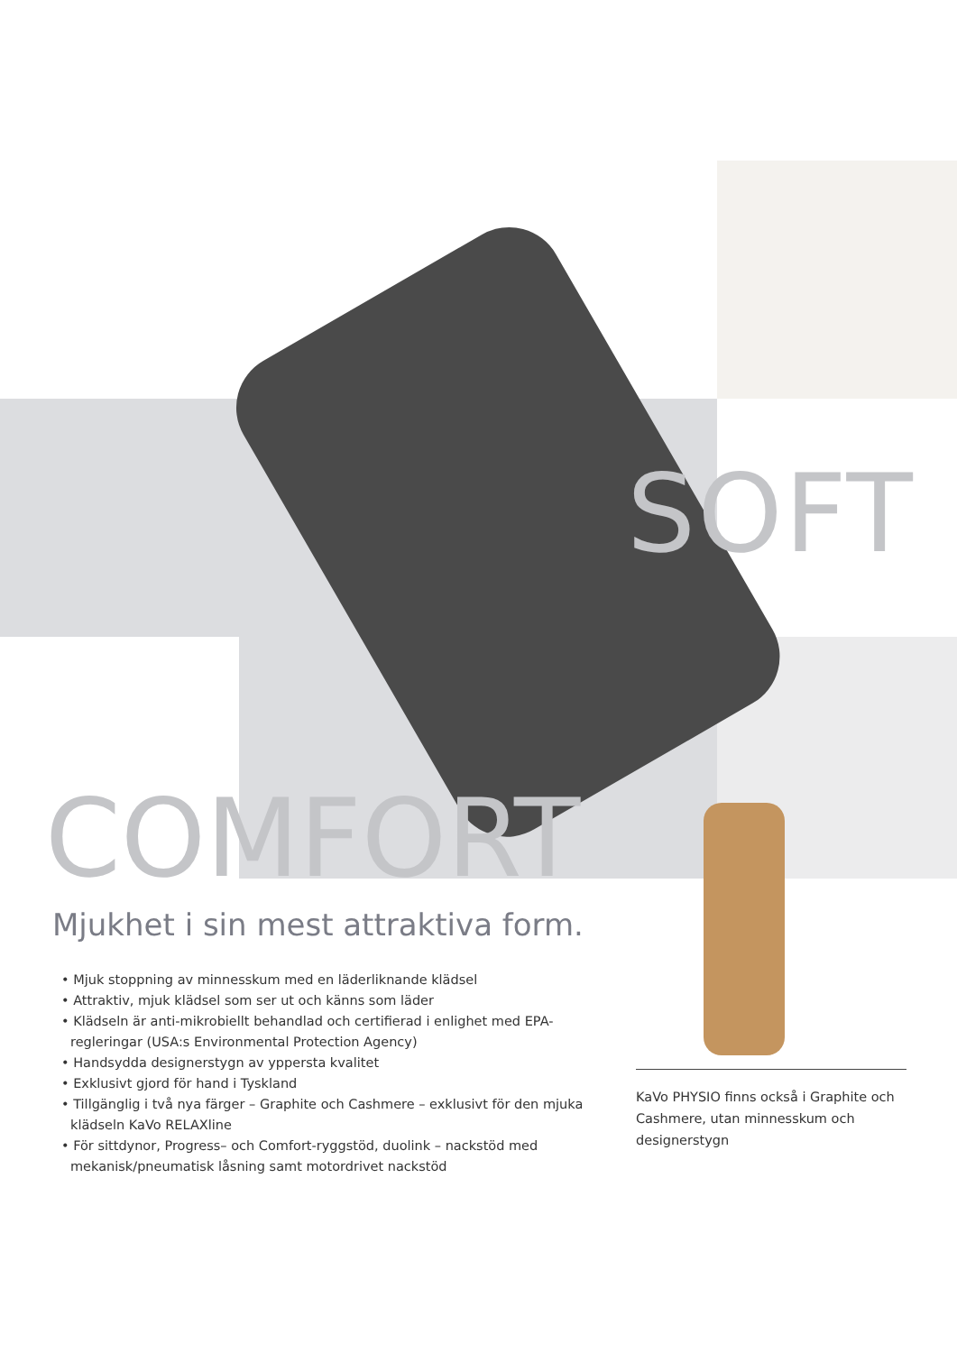SOFT
COMFORT
Mjukhet i sin mest attraktiva form.
• Mjuk stoppning av minnesskum med en läderliknande klädsel
• Attraktiv, mjuk klädsel som ser ut och känns som läder
• Klädseln är anti-mikrobiellt behandlad och certifierad i enlighet med EPA-regleringar (USA:s Environmental Protection Agency)
• Handsydda designerstygn av yppersta kvalitet
• Exklusivt gjord för hand i Tyskland
• Tillgänglig i två nya färger – Graphite och Cashmere – exklusivt för den mjuka klädseln KaVo RELAXline
• För sittdynor, Progress– och Comfort-ryggstöd, duolink – nackstöd med mekanisk/pneumatisk låsning samt motordrivet nackstöd
KaVo PHYSIO finns också i Graphite och Cashmere, utan minnesskum och designerstygn